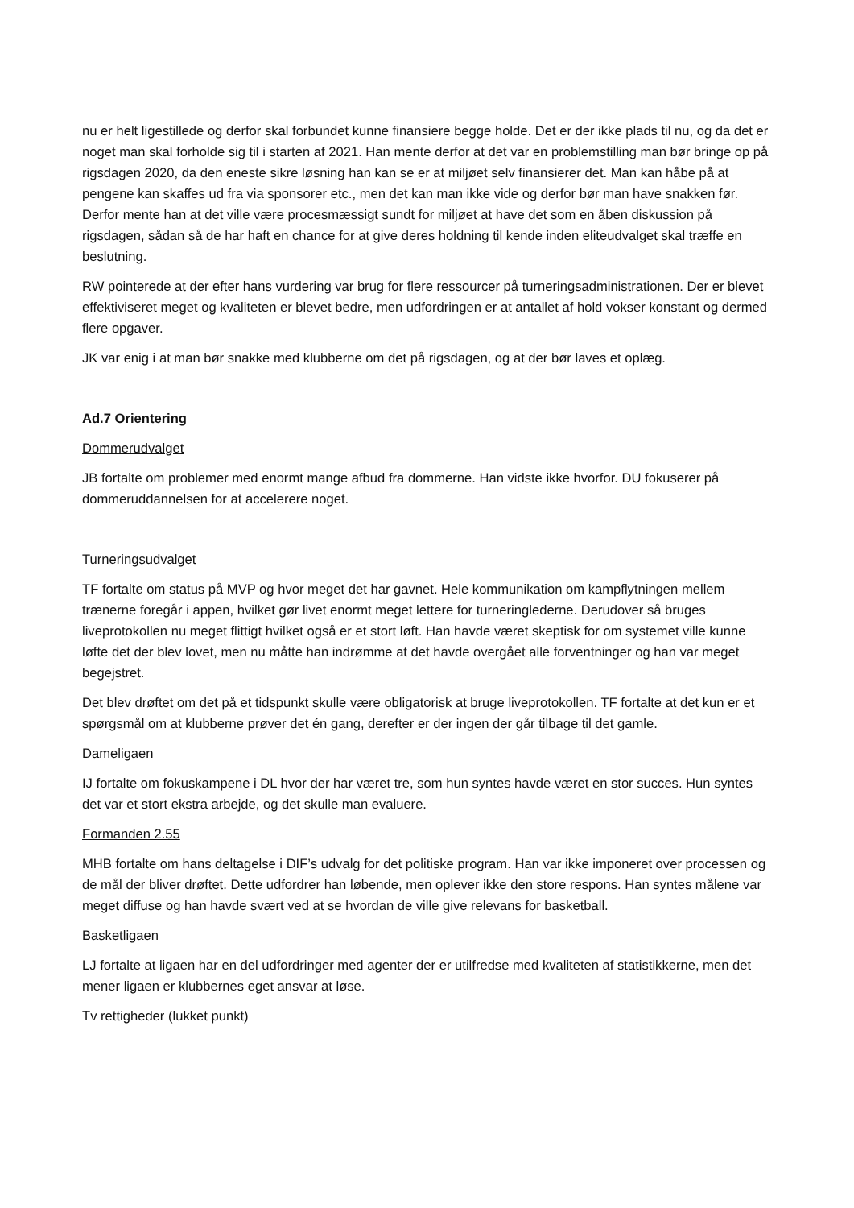nu er helt ligestillede og derfor skal forbundet kunne finansiere begge holde. Det er der ikke plads til nu, og da det er noget man skal forholde sig til i starten af 2021. Han mente derfor at det var en problemstilling man bør bringe op på rigsdagen 2020, da den eneste sikre løsning han kan se er at miljøet selv finansierer det. Man kan håbe på at pengene kan skaffes ud fra via sponsorer etc., men det kan man ikke vide og derfor bør man have snakken før. Derfor mente han at det ville være procesmæssigt sundt for miljøet at have det som en åben diskussion på rigsdagen, sådan så de har haft en chance for at give deres holdning til kende inden eliteudvalget skal træffe en beslutning.
RW pointerede at der efter hans vurdering var brug for flere ressourcer på turneringsadministrationen. Der er blevet effektiviseret meget og kvaliteten er blevet bedre, men udfordringen er at antallet af hold vokser konstant og dermed flere opgaver.
JK var enig i at man bør snakke med klubberne om det på rigsdagen, og at der bør laves et oplæg.
Ad.7 Orientering
Dommerudvalget
JB fortalte om problemer med enormt mange afbud fra dommerne. Han vidste ikke hvorfor. DU fokuserer på dommeruddannelsen for at accelerere noget.
Turneringsudvalget
TF fortalte om status på MVP og hvor meget det har gavnet. Hele kommunikation om kampflytningen mellem trænerne foregår i appen, hvilket gør livet enormt meget lettere for turneringlederne. Derudover så bruges liveprotokollen nu meget flittigt hvilket også er et stort løft. Han havde været skeptisk for om systemet ville kunne løfte det der blev lovet, men nu måtte han indrømme at det havde overgået alle forventninger og han var meget begejstret.
Det blev drøftet om det på et tidspunkt skulle være obligatorisk at bruge liveprotokollen. TF fortalte at det kun er et spørgsmål om at klubberne prøver det én gang, derefter er der ingen der går tilbage til det gamle.
Dameligaen
IJ fortalte om fokuskampene i DL hvor der har været tre, som hun syntes havde været en stor succes. Hun syntes det var et stort ekstra arbejde, og det skulle man evaluere.
Formanden 2.55
MHB fortalte om hans deltagelse i DIF’s udvalg for det politiske program. Han var ikke imponeret over processen og de mål der bliver drøftet. Dette udfordrer han løbende, men oplever ikke den store respons. Han syntes målene var meget diffuse og han havde svært ved at se hvordan de ville give relevans for basketball.
Basketligaen
LJ fortalte at ligaen har en del udfordringer med agenter der er utilfredse med kvaliteten af statistikkerne, men det mener ligaen er klubbernes eget ansvar at løse.
Tv rettigheder (lukket punkt)